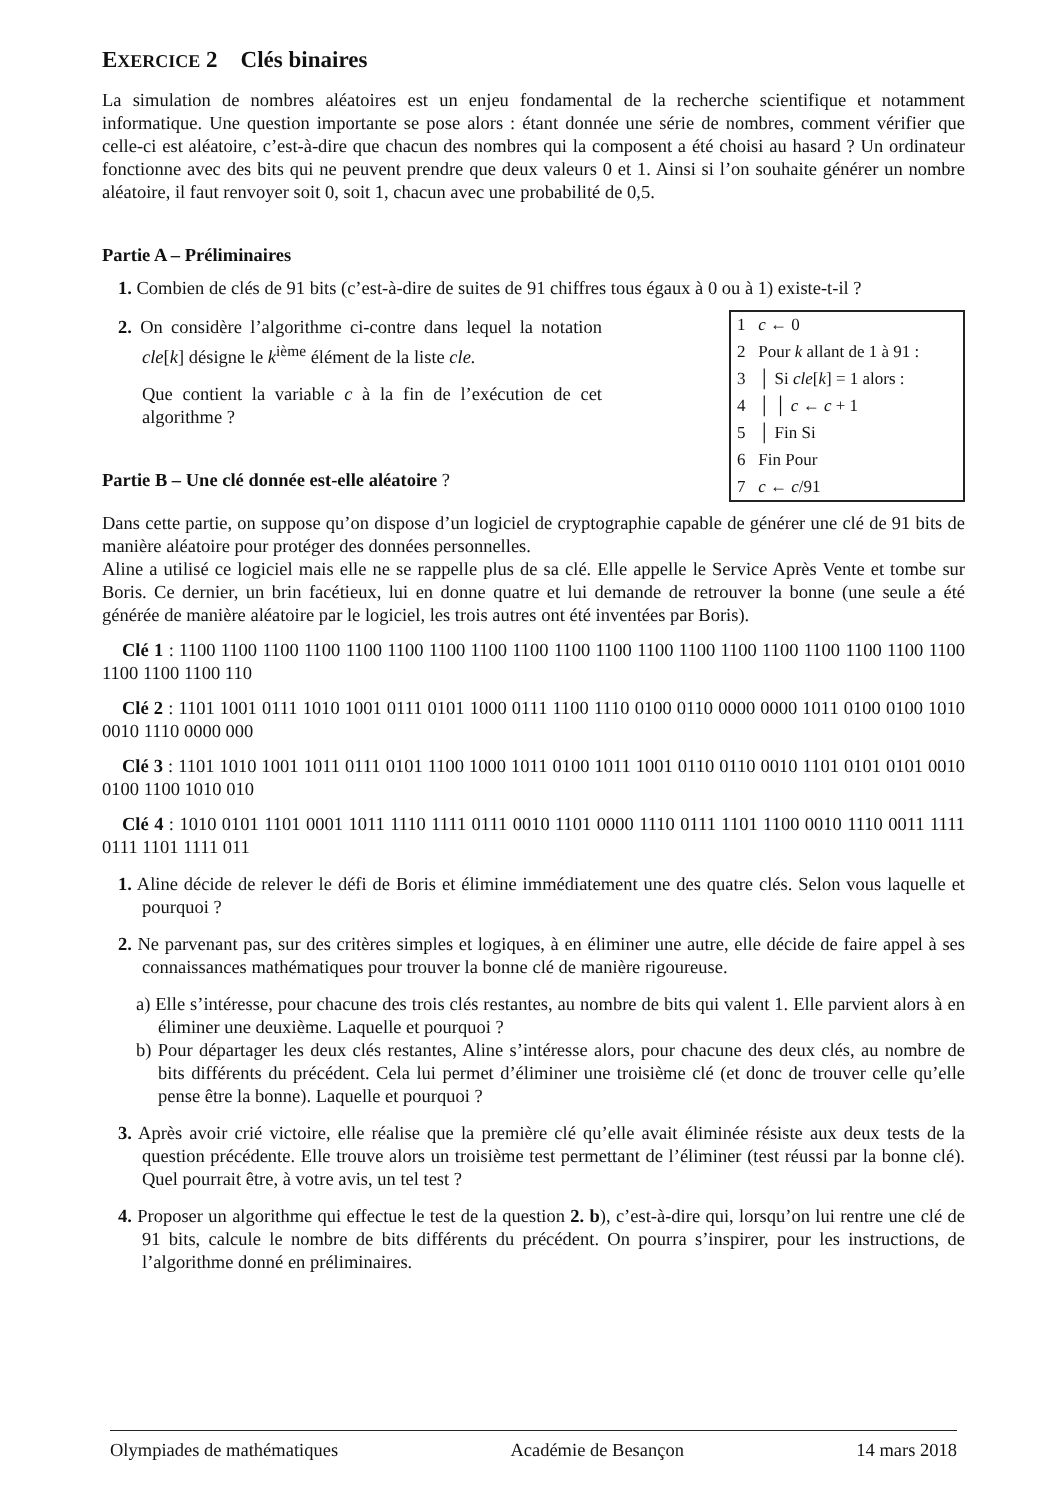EXERCICE 2 Clés binaires
La simulation de nombres aléatoires est un enjeu fondamental de la recherche scientifique et notamment informatique. Une question importante se pose alors : étant donnée une série de nombres, comment vérifier que celle-ci est aléatoire, c’est-à-dire que chacun des nombres qui la composent a été choisi au hasard ? Un ordinateur fonctionne avec des bits qui ne peuvent prendre que deux valeurs 0 et 1. Ainsi si l’on souhaite générer un nombre aléatoire, il faut renvoyer soit 0, soit 1, chacun avec une probabilité de 0,5.
Partie A – Préliminaires
1. Combien de clés de 91 bits (c’est-à-dire de suites de 91 chiffres tous égaux à 0 ou à 1) existe-t-il ?
2. On considère l’algorithme ci-contre dans lequel la notation cle[k] désigne le k<sup>ième</sup> élément de la liste cle.
Que contient la variable c à la fin de l’exécution de cet algorithme ?
Partie B – Une clé donnée est-elle aléatoire ?
| 1 c ← 0 |
| 2 Pour k allant de 1 à 91 : |
| 3 │ Si cle [ k ] = 1 alors : |
| 4 │ │ c ← c + 1 |
| 5 │ Fin Si |
| 6 Fin Pour |
| 7 c ← c /91 |
Dans cette partie, on suppose qu’on dispose d’un logiciel de cryptographie capable de générer une clé de 91 bits de manière aléatoire pour protéger des données personnelles.
Aline a utilisé ce logiciel mais elle ne se rappelle plus de sa clé. Elle appelle le Service Après Vente et tombe sur Boris. Ce dernier, un brin facétieux, lui en donne quatre et lui demande de retrouver la bonne (une seule a été générée de manière aléatoire par le logiciel, les trois autres ont été inventées par Boris).
Clé 1 : 1100 1100 1100 1100 1100 1100 1100 1100 1100 1100 1100 1100 1100 1100 1100 1100 1100 1100 1100 1100 1100 1100 110
Clé 2 : 1101 1001 0111 1010 1001 0111 0101 1000 0111 1100 1110 0100 0110 0000 0000 1011 0100 0100 1010 0010 1110 0000 000
Clé 3 : 1101 1010 1001 1011 0111 0101 1100 1000 1011 0100 1011 1001 0110 0110 0010 1101 0101 0101 0010 0100 1100 1010 010
Clé 4 : 1010 0101 1101 0001 1011 1110 1111 0111 0010 1101 0000 1110 0111 1101 1100 0010 1110 0011 1111 0111 1101 1111 011
1. Aline décide de relever le défi de Boris et élimine immédiatement une des quatre clés. Selon vous laquelle et pourquoi ?
2. Ne parvenant pas, sur des critères simples et logiques, à en éliminer une autre, elle décide de faire appel à ses connaissances mathématiques pour trouver la bonne clé de manière rigoureuse.
a) Elle s’intéresse, pour chacune des trois clés restantes, au nombre de bits qui valent 1. Elle parvient alors à en éliminer une deuxième. Laquelle et pourquoi ?
b) Pour départager les deux clés restantes, Aline s’intéresse alors, pour chacune des deux clés, au nombre de bits différents du précédent. Cela lui permet d’éliminer une troisième clé (et donc de trouver celle qu’elle pense être la bonne). Laquelle et pourquoi ?
3. Après avoir crié victoire, elle réalise que la première clé qu’elle avait éliminée résiste aux deux tests de la question précédente. Elle trouve alors un troisième test permettant de l’éliminer (test réussi par la bonne clé). Quel pourrait être, à votre avis, un tel test ?
4. Proposer un algorithme qui effectue le test de la question 2. b), c’est-à-dire qui, lorsqu’on lui rentre une clé de 91 bits, calcule le nombre de bits différents du précédent. On pourra s’inspirer, pour les instructions, de l’algorithme donné en préliminaires.
Olympiades de mathématiques Académie de Besançon 14 mars 2018